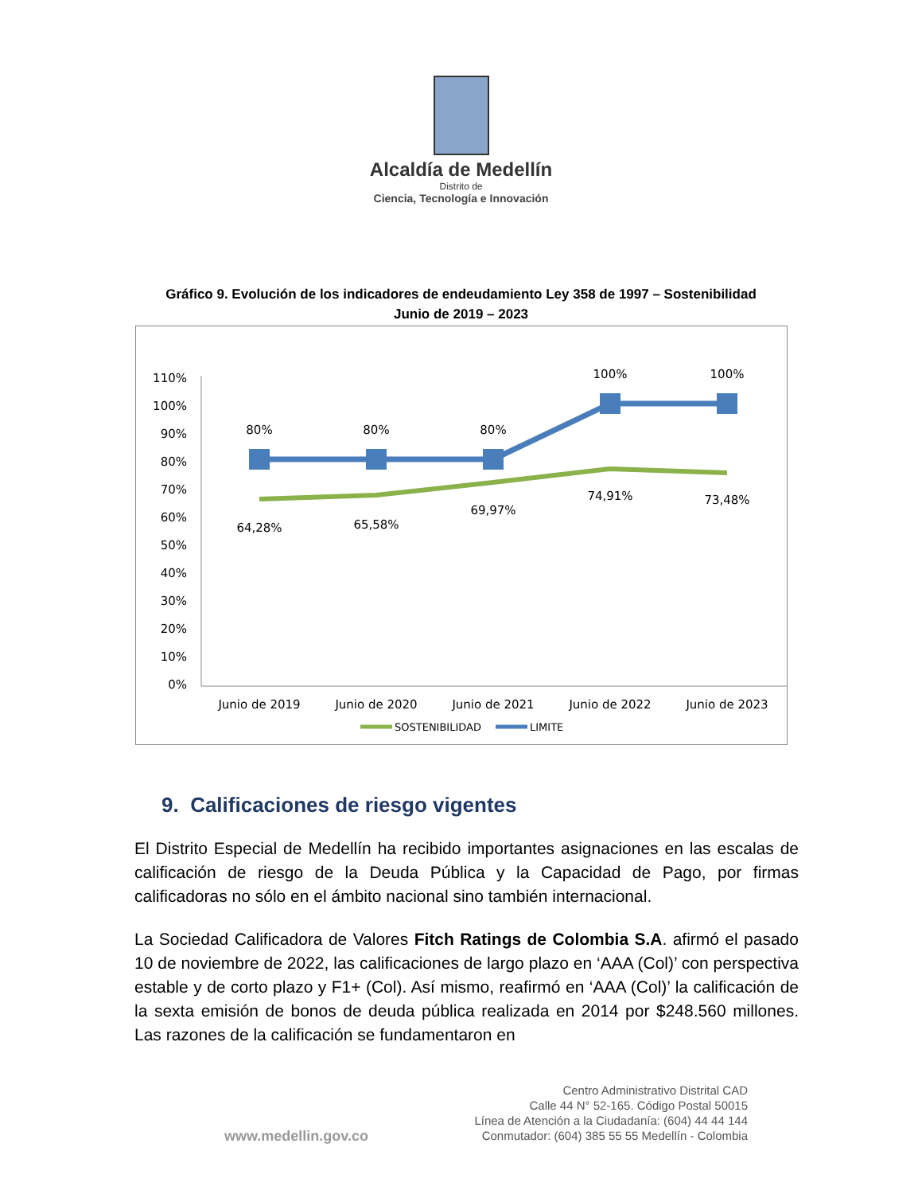Alcaldía de Medellín
Distrito de
Ciencia, Tecnología e Innovación
Gráfico 9. Evolución de los indicadores de endeudamiento Ley 358 de 1997 – Sostenibilidad
Junio de 2019 – 2023
110%
100%
90%
80%
70%
60%
50%
40%
30%
20%
10%
0%
80%
80%
80%
100%
100%
64,28%
65,58%
69,97%
74,91%
73,48%
Junio de 2019
Junio de 2020
Junio de 2021
Junio de 2022
Junio de 2023
SOSTENIBILIDAD
LIMITE
9. Calificaciones de riesgo vigentes
El Distrito Especial de Medellín ha recibido importantes asignaciones en las escalas de calificación de riesgo de la Deuda Pública y la Capacidad de Pago, por firmas calificadoras no sólo en el ámbito nacional sino también internacional.
La Sociedad Calificadora de Valores Fitch Ratings de Colombia S.A. afirmó el pasado 10 de noviembre de 2022, las calificaciones de largo plazo en ‘AAA (Col)’ con perspectiva estable y de corto plazo y F1+ (Col). Así mismo, reafirmó en ‘AAA (Col)’ la calificación de la sexta emisión de bonos de deuda pública realizada en 2014 por $248.560 millones. Las razones de la calificación se fundamentaron en
www.medellin.gov.co
Centro Administrativo Distrital CAD
Calle 44 N° 52-165. Código Postal 50015
Línea de Atención a la Ciudadanía: (604) 44 44 144
Conmutador: (604) 385 55 55 Medellín - Colombia